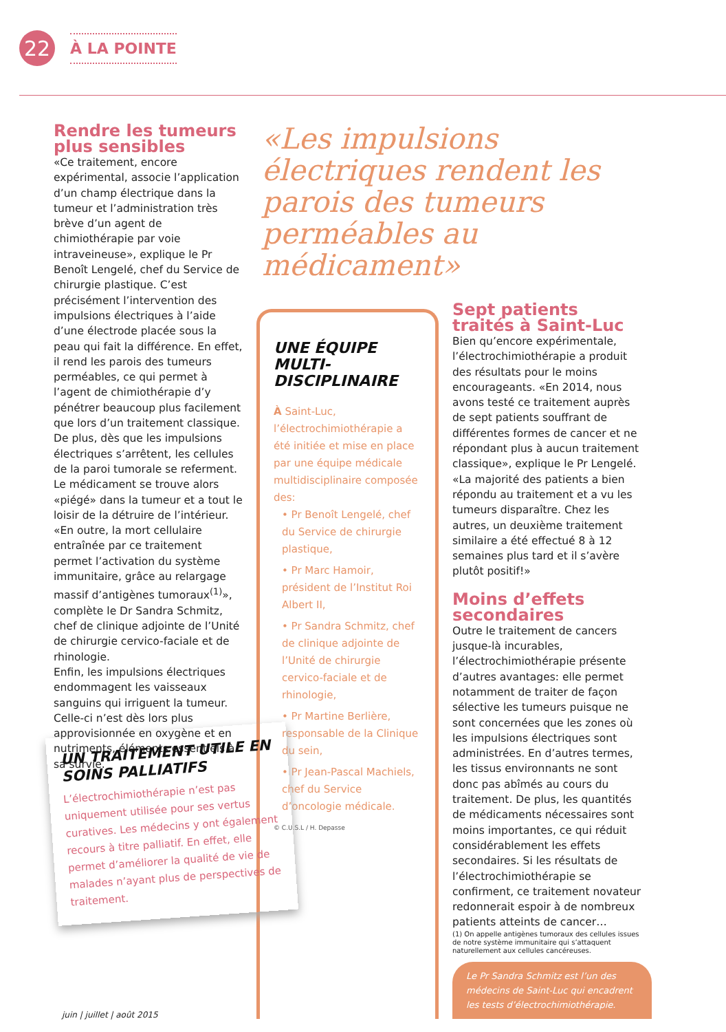22
À LA POINTE
Rendre les tumeurs plus sensibles
«Ce traitement, encore expérimental, associe l’application d’un champ électrique dans la tumeur et l’administration très brève d’un agent de chimiothérapie par voie intraveineuse», explique le Pr Benoît Lengelé, chef du Service de chirurgie plastique. C’est précisément l’intervention des impulsions électriques à l’aide d’une électrode placée sous la peau qui fait la différence. En effet, il rend les parois des tumeurs perméables, ce qui permet à l’agent de chimiothérapie d’y pénétrer beaucoup plus facilement que lors d’un traitement classique. De plus, dès que les impulsions électriques s’arrêtent, les cellules de la paroi tumorale se referment. Le médicament se trouve alors «piégé» dans la tumeur et a tout le loisir de la détruire de l’intérieur. «En outre, la mort cellulaire entraînée par ce traitement permet l’activation du système immunitaire, grâce au relargage massif d’antigènes tumoraux<sup>(1)</sup>», complète le Dr Sandra Schmitz, chef de clinique adjointe de l’Unité de chirurgie cervico-faciale et de rhinologie.
Enfin, les impulsions électriques endommagent les vaisseaux sanguins qui irriguent la tumeur. Celle-ci n’est dès lors plus approvisionnée en oxygène et en nutriments, éléments essentiels à sa survie.
«Les impulsions électriques rendent les parois des tumeurs perméables au médicament»
UNE ÉQUIPE MULTI-DISCIPLINAIRE
À Saint-Luc, l’électrochimiothérapie a été initiée et mise en place par une équipe médicale multidisciplinaire composée des:
• Pr Benoît Lengelé, chef du Service de chirurgie plastique,
• Pr Marc Hamoir, président de l’Institut Roi Albert II,
• Pr Sandra Schmitz, chef de clinique adjointe de l’Unité de chirurgie cervico-faciale et de rhinologie,
• Pr Martine Berlière, responsable de la Clinique du sein,
• Pr Jean-Pascal Machiels, chef du Service d’oncologie médicale.
© C.U.S.L / H. Depasse
Sept patients traités à Saint-Luc
Bien qu’encore expérimentale, l’électrochimiothérapie a produit des résultats pour le moins encourageants. «En 2014, nous avons testé ce traitement auprès de sept patients souffrant de différentes formes de cancer et ne répondant plus à aucun traitement classique», explique le Pr Lengelé. «La majorité des patients a bien répondu au traitement et a vu les tumeurs disparaître. Chez les autres, un deuxième traitement similaire a été effectué 8 à 12 semaines plus tard et il s’avère plutôt positif!»
Moins d’effets secondaires
Outre le traitement de cancers jusque-là incurables, l’électrochimiothérapie présente d’autres avantages: elle permet notamment de traiter de façon sélective les tumeurs puisque ne sont concernées que les zones où les impulsions électriques sont administrées. En d’autres termes, les tissus environnants ne sont donc pas abîmés au cours du traitement. De plus, les quantités de médicaments nécessaires sont moins importantes, ce qui réduit considérablement les effets secondaires. Si les résultats de l’électrochimiothérapie se confirment, ce traitement novateur redonnerait espoir à de nombreux patients atteints de cancer…
(1) On appelle antigènes tumoraux des cellules issues de notre système immunitaire qui s’attaquent naturellement aux cellules cancéreuses.
Le Pr Sandra Schmitz est l’un des médecins de Saint-Luc qui encadrent les tests d’électrochimiothérapie.
UN TRAITEMENT UTILE EN SOINS PALLIATIFS
L’électrochimiothérapie n’est pas uniquement utilisée pour ses vertus curatives. Les médecins y ont également recours à titre palliatif. En effet, elle permet d’améliorer la qualité de vie de malades n’ayant plus de perspectives de traitement.
juin | juillet | août 2015